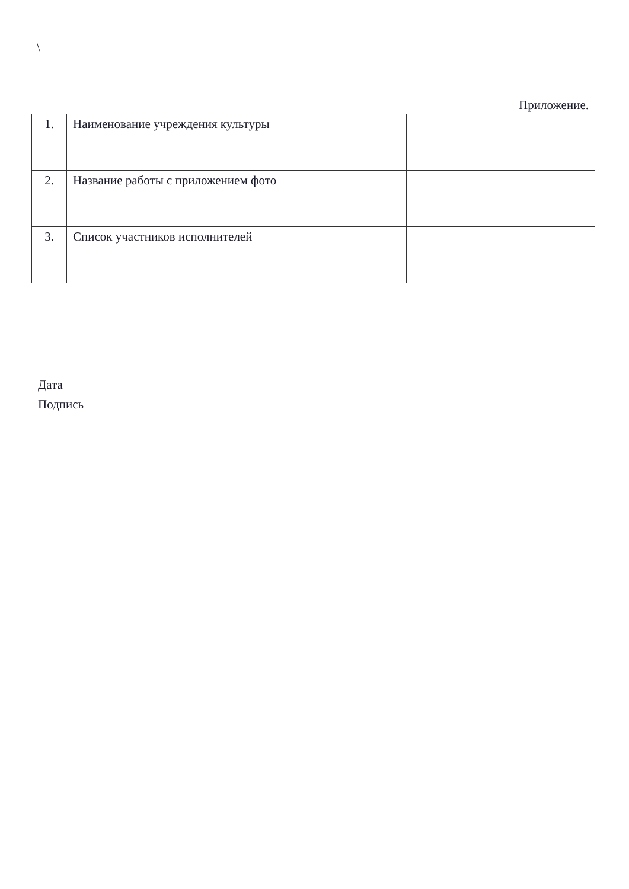\
Приложение.
| 1. | Наименование учреждения культуры | |
| 2. | Название работы с приложением фото | |
| 3. | Список участников исполнителей | |
Дата
Подпись